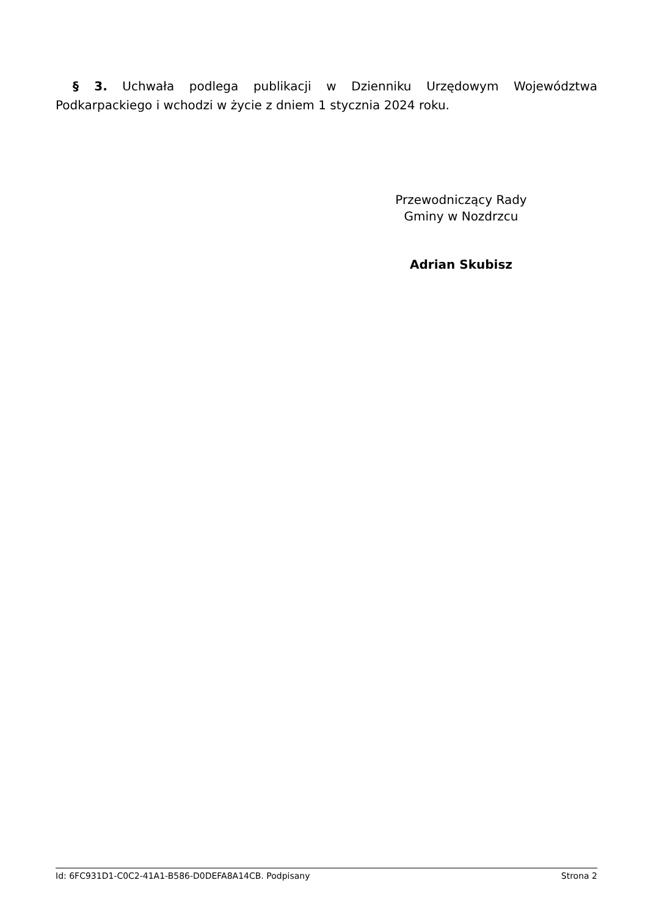§ 3. Uchwała podlega publikacji w Dzienniku Urzędowym Województwa Podkarpackiego i wchodzi w życie z dniem 1 stycznia 2024 roku.
Przewodniczący Rady
Gminy w Nozdrzcu
Adrian Skubisz
Id: 6FC931D1-C0C2-41A1-B586-D0DEFA8A14CB. Podpisany Strona 2